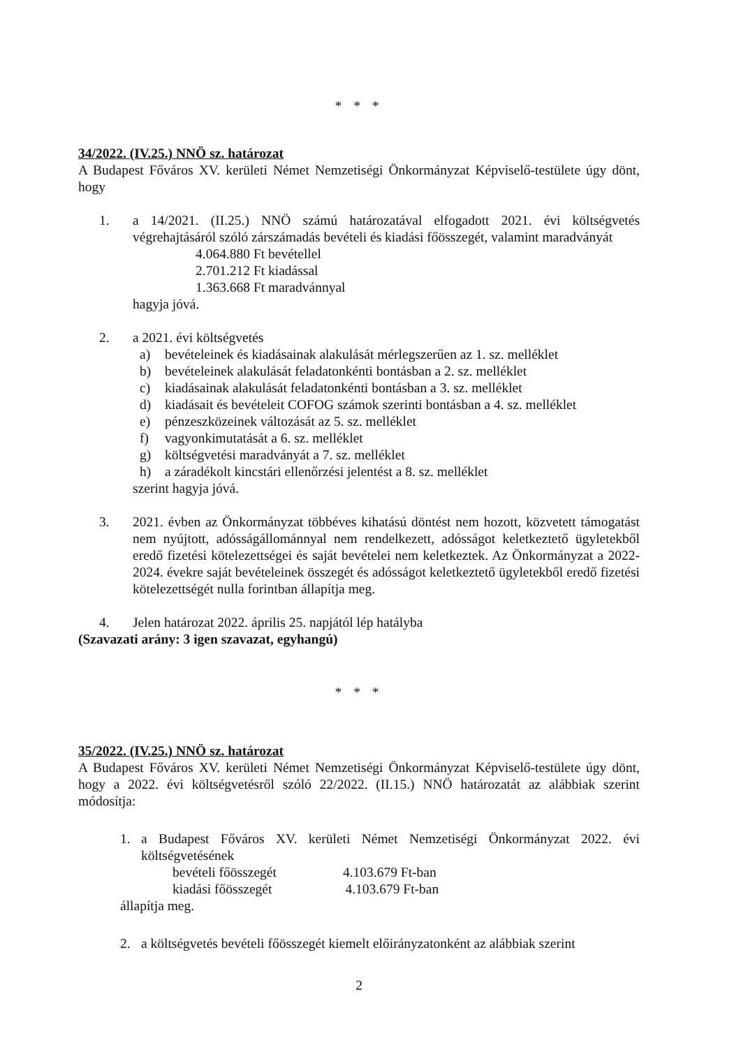* * *
34/2022. (IV.25.) NNÖ sz. határozat
A Budapest Főváros XV. kerületi Német Nemzetiségi Önkormányzat Képviselő-testülete úgy dönt, hogy
1. a 14/2021. (II.25.) NNÖ számú határozatával elfogadott 2021. évi költségvetés végrehajtásáról szóló zárszámadás bevételi és kiadási főösszegét, valamint maradványát
4.064.880 Ft bevétellel
2.701.212 Ft kiadással
1.363.668 Ft maradvánnyal
hagyja jóvá.
2. a 2021. évi költségvetés
a) bevételeinek és kiadásainak alakulását mérlegszerűen az 1. sz. melléklet
b) bevételeinek alakulását feladatonkénti bontásban a 2. sz. melléklet
c) kiadásainak alakulását feladatonkénti bontásban a 3. sz. melléklet
d) kiadásait és bevételeit COFOG számok szerinti bontásban a 4. sz. melléklet
e) pénzeszközeinek változását az 5. sz. melléklet
f) vagyonkimutatását a 6. sz. melléklet
g) költségvetési maradványát a 7. sz. melléklet
h) a záradékolt kincstári ellenőrzési jelentést a 8. sz. melléklet
szerint hagyja jóvá.
3. 2021. évben az Önkormányzat többéves kihatású döntést nem hozott, közvetett támogatást nem nyújtott, adósságállománnyal nem rendelkezett, adósságot keletkeztető ügyletekből eredő fizetési kötelezettségei és saját bevételei nem keletkeztek. Az Önkormányzat a 2022-2024. évekre saját bevételeinek összegét és adósságot keletkeztető ügyletekből eredő fizetési kötelezettségét nulla forintban állapítja meg.
4. Jelen határozat 2022. április 25. napjától lép hatályba
(Szavazati arány: 3 igen szavazat, egyhangú)
* * *
35/2022. (IV.25.) NNÖ sz. határozat
A Budapest Főváros XV. kerületi Német Nemzetiségi Önkormányzat Képviselő-testülete úgy dönt, hogy a 2022. évi költségvetésről szóló 22/2022. (II.15.) NNÖ határozatát az alábbiak szerint módosítja:
1. a Budapest Főváros XV. kerületi Német Nemzetiségi Önkormányzat 2022. évi költségvetésének
bevételi főösszegét 4.103.679 Ft-ban
kiadási főösszegét 4.103.679 Ft-ban
állapítja meg.
2. a költségvetés bevételi főösszegét kiemelt előirányzatonként az alábbiak szerint
2